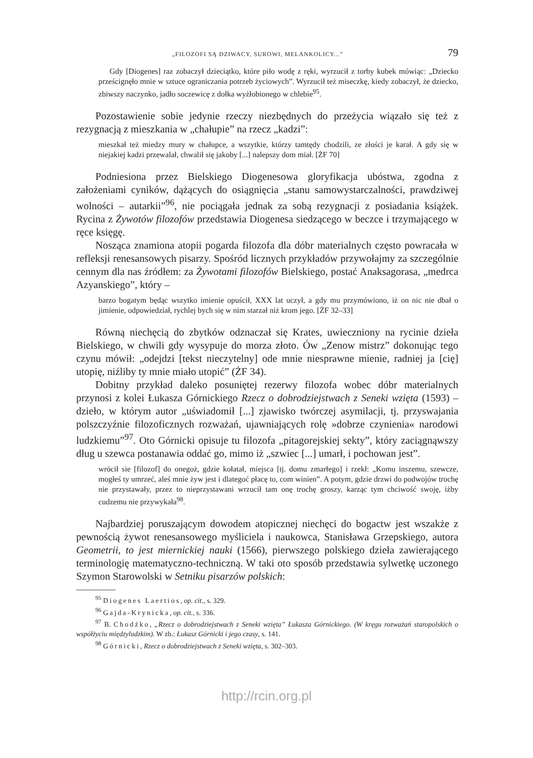„FILOZOFI SĄ DZIWACY, SUROWI, MELANKOLICY...” 79
Gdy [Diogenes] raz zobaczył dzieciątko, które piło wodę z ręki, wyrzucił z torby kubek mówiąc: „Dziecko prześcignęło mnie w sztuce ograniczania potrzeb życiowych”. Wyrzucił też miseczkę, kiedy zobaczył, że dziecko, zbiwszy naczynko, jadło soczewicę z dołka wyżłobionego w chlebie<sup>95</sup>.
Pozostawienie sobie jedynie rzeczy niezbędnych do przeżycia wiązało się też z rezygnacją z mieszkania w „chałupie” na rzecz „kadzi”:
mieszkał też miedzy mury w chałupce, a wszytkie, którzy tamtędy chodzili, ze złości je karał. A gdy się w niejakiej kadzi przewalał, chwalił się jakoby [...] nalepszy dom miał. [ŻF 70]
Podniesiona przez Bielskiego Diogenesowa gloryfikacja ubóstwa, zgodna z założeniami cyników, dążących do osiągnięcia „stanu samowystarczalności, prawdziwej wolności – autarkii”<sup>96</sup>, nie pociągała jednak za sobą rezygnacji z posiadania książek. Rycina z Żywotów filozofów przedstawia Diogenesa siedzącego w beczce i trzymającego w ręce księgę.
Nosząca znamiona atopii pogarda filozofa dla dóbr materialnych często powracała w refleksji renesansowych pisarzy. Spośród licznych przykładów przywołajmy za szczególnie cennym dla nas źródłem: za Żywotami filozofów Bielskiego, postać Anaksagorasa, „medrca Azyanskiego”, który –
barzo bogatym będąc wszytko imienie opuścił, XXX lat uczył, a gdy mu przymówiono, iż on nic nie dbał o jimienie, odpowiedział, rychlej bych się w nim starzał niż krom jego. [ŻF 32–33]
Równą niechęcią do zbytków odznaczał się Krates, uwieczniony na rycinie dzieła Bielskiego, w chwili gdy wysypuje do morza złoto. Ów „Zenow mistrz” dokonując tego czynu mówił: „odejdzi [tekst nieczytelny] ode mnie niesprawne mienie, radniej ja [cię] utopię, niźliby ty mnie miało utopić” (ŻF 34).
Dobitny przykład daleko posuniętej rezerwy filozofa wobec dóbr materialnych przynosi z kolei Łukasza Górnickiego Rzecz o dobrodziejstwach z Seneki wzięta (1593) – dzieło, w którym autor „uświadomił [...] zjawisko twórczej asymilacji, tj. przyswajania polszczyźnie filozoficznych rozważań, ujawniających rolę »dobrze czynienia« narodowi ludzkiemu”<sup>97</sup>. Oto Górnicki opisuje tu filozofa „pitagorejskiej sekty”, który zaciągnąwszy dług u szewca postanawia oddać go, mimo iż „szwiec [...] umarł, i pochowan jest”.
wrócił sie [filozof] do onegoż, gdzie kołatał, miejsca [tj. domu zmarłego] i rzekł: „Komu inszemu, szewcze, mogłeś ty umrzeć, aleś mnie żyw jest i dlategoć płacę to, com winien”. A potym, gdzie drzwi do podwojów trochę nie przystawały, przez to nieprzystawani wrzucił tam onę trochę groszy, karząc tym chciwość swoję, iżby cudzemu nie przywykała<sup>98</sup>.
Najbardziej poruszającym dowodem atopicznej niechęci do bogactw jest wszakże z pewnością żywot renesansowego myśliciela i naukowca, Stanisława Grzepskiego, autora Geometrii, to jest miernickiej nauki (1566), pierwszego polskiego dzieła zawierającego terminologię matematyczno-techniczną. W taki oto sposób przedstawia sylwetkę uczonego Szymon Starowolski w Setniku pisarzów polskich:
<sup>95</sup> Diogenes Laertios, op. cit., s. 329.
<sup>96</sup> Gajda-Krynicka, op. cit., s. 336.
<sup>97</sup> B. Chodźko, „Rzecz o dobrodziejstwach z Seneki wzięta” Łukasza Górnickiego. (W kręgu rozważań staropolskich o współżyciu międzyludzkim). W zb.: Łukasz Górnicki i jego czasy, s. 141.
<sup>98</sup> Górnicki, Rzecz o dobrodziejstwach z Seneki wzięta, s. 302–303.
http://rcin.org.pl